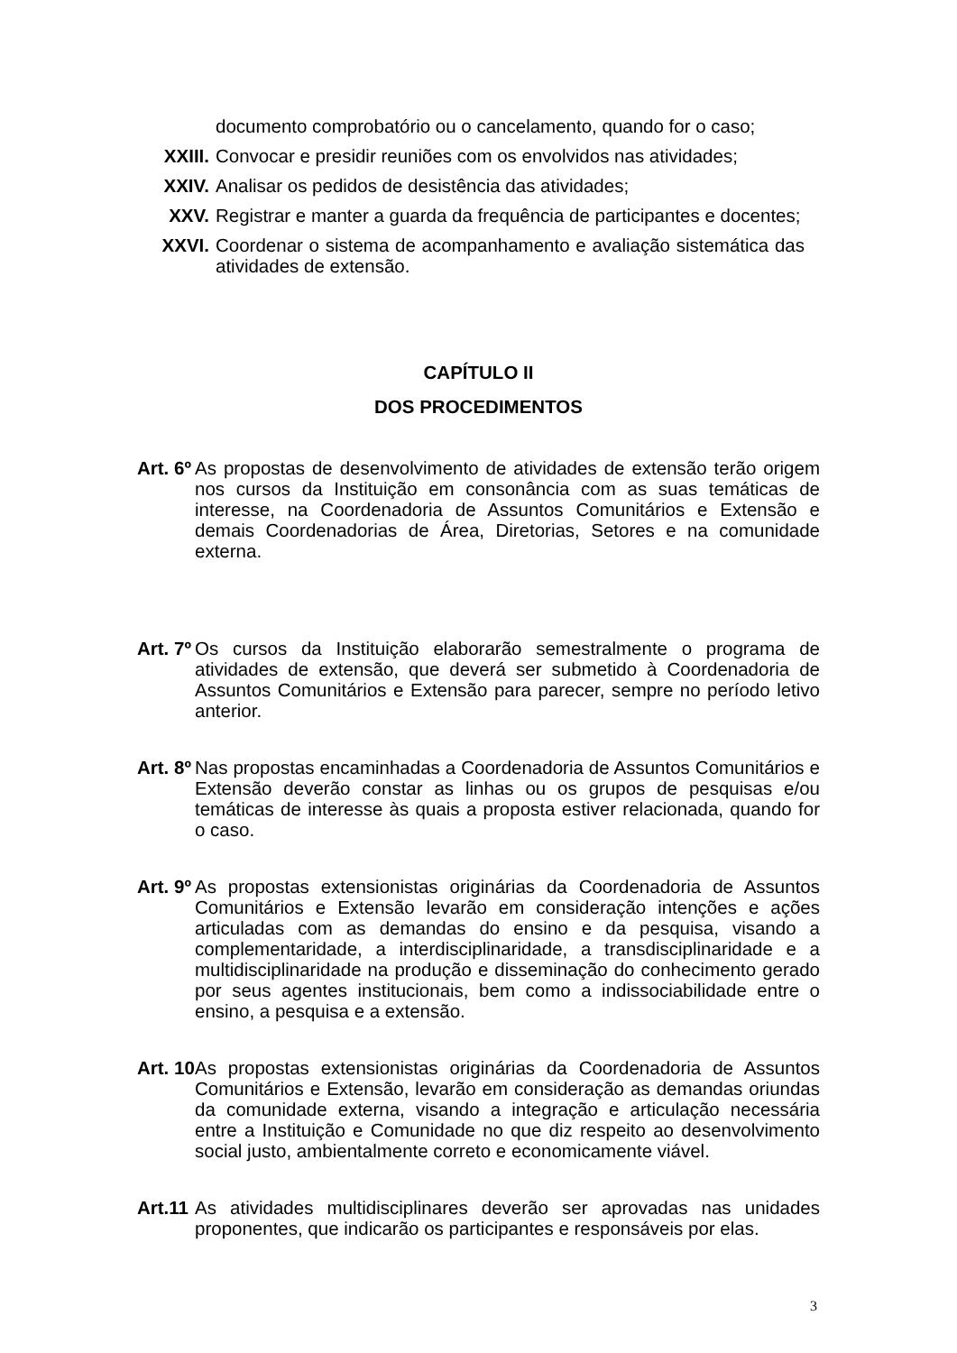documento comprobatório ou o cancelamento, quando for o caso;
XXIII. Convocar e presidir reuniões com os envolvidos nas atividades;
XXIV. Analisar os pedidos de desistência das atividades;
XXV. Registrar e manter a guarda da frequência de participantes e docentes;
XXVI. Coordenar o sistema de acompanhamento e avaliação sistemática das atividades de extensão.
CAPÍTULO II
DOS PROCEDIMENTOS
Art. 6º
As propostas de desenvolvimento de atividades de extensão terão origem nos cursos da Instituição em consonância com as suas temáticas de interesse, na Coordenadoria de Assuntos Comunitários e Extensão e demais Coordenadorias de Área, Diretorias, Setores e na comunidade externa.
Art. 7º
Os cursos da Instituição elaborarão semestralmente o programa de atividades de extensão, que deverá ser submetido à Coordenadoria de Assuntos Comunitários e Extensão para parecer, sempre no período letivo anterior.
Art. 8º
Nas propostas encaminhadas a Coordenadoria de Assuntos Comunitários e Extensão deverão constar as linhas ou os grupos de pesquisas e/ou temáticas de interesse às quais a proposta estiver relacionada, quando for o caso.
Art. 9º
As propostas extensionistas originárias da Coordenadoria de Assuntos Comunitários e Extensão levarão em consideração intenções e ações articuladas com as demandas do ensino e da pesquisa, visando a complementaridade, a interdisciplinaridade, a transdisciplinaridade e a multidisciplinaridade na produção e disseminação do conhecimento gerado por seus agentes institucionais, bem como a indissociabilidade entre o ensino, a pesquisa e a extensão.
Art. 10
As propostas extensionistas originárias da Coordenadoria de Assuntos Comunitários e Extensão, levarão em consideração as demandas oriundas da comunidade externa, visando a integração e articulação necessária entre a Instituição e Comunidade no que diz respeito ao desenvolvimento social justo, ambientalmente correto e economicamente viável.
Art.11
As atividades multidisciplinares deverão ser aprovadas nas unidades proponentes, que indicarão os participantes e responsáveis por elas.
3